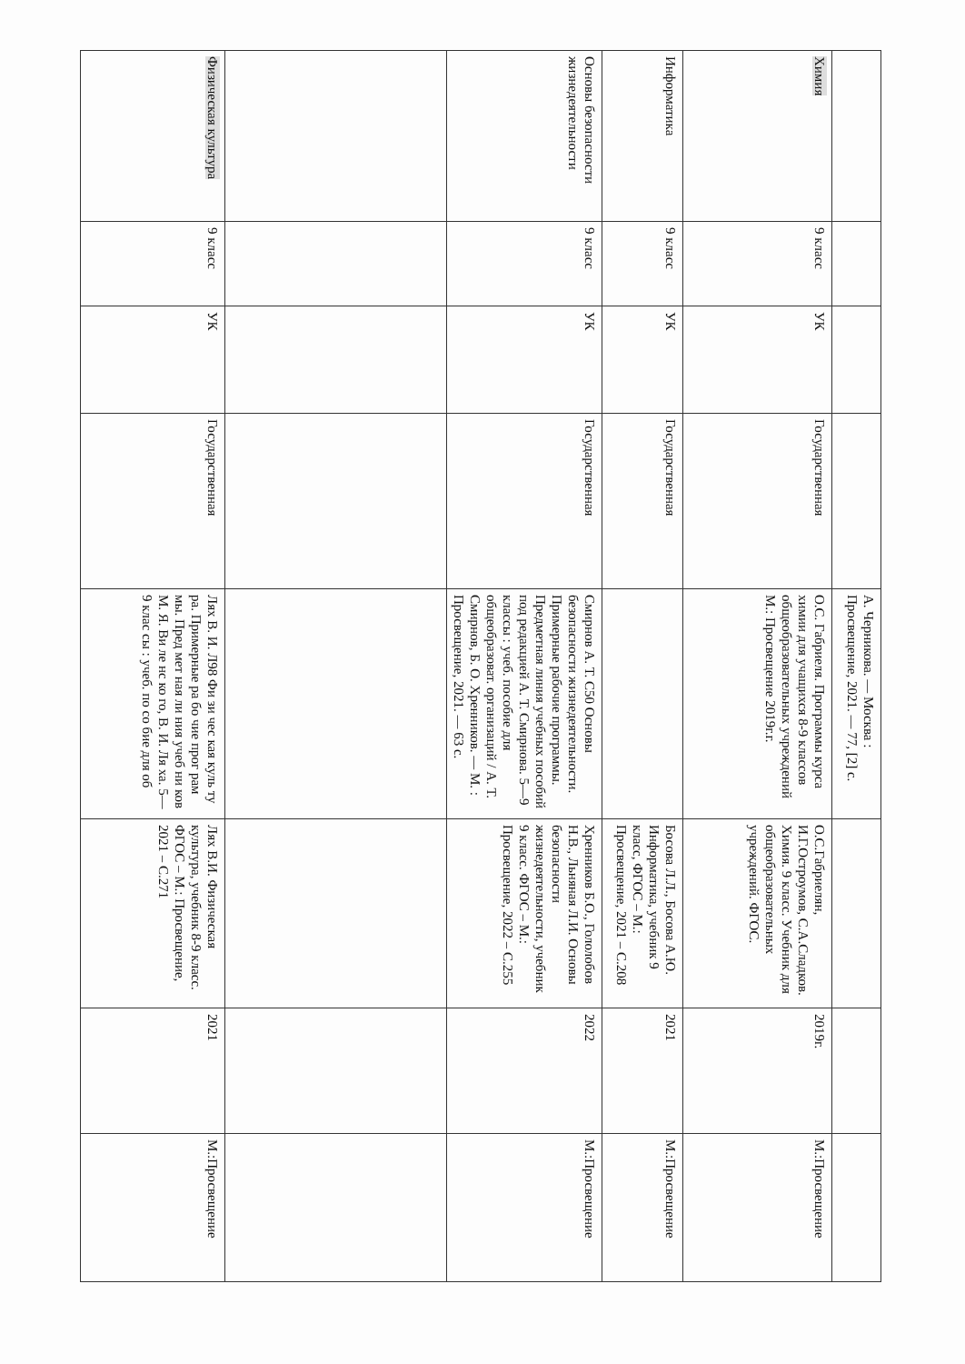| | | | | А. Черникова. — Москва : Просвещение, 2021. — 77, [2] с. | | | |
| Химия | 9 класс | УК | Государственная | О.С. Габриеля. Программы курса химии для учащихся 8-9 классов общеобразовательных учреждений М.: Просвещение 2019г.г. | О.С.Габриелян, И.Г.Остроумов, С.А.Сладков. Химия. 9 класс. Учебник для общеобразовательных учреждений. ФГОС. | 2019г. | М.:Просвещение |
| Информатика | 9 класс | УК | Государственная | | Босова Л.Л., Босова А.Ю. Информатика, учебник 9 класс, ФГОС – М.: Просвещение, 2021 – С.208 | 2021 | М.:Просвещение |
| Основы безопасности жизнедеятельности | 9 класс | УК | Государственная | Смирнов А. Т. С50 Основы безопасности жизнедеятельности. Примерные рабочие программы. Предметная линия учебных пособий под редакцией А. Т. Смирнова. 5—9 классы : учеб. пособие для общеобразоват. организаций / А. Т. Смирнов, Б. О. Хренников. — М. : Просвещение, 2021. — 63 с. | Хренников Б.О., Гололобов Н.В., Льняная Л.И. Основы безопасности жизнедеятельности, учебник 9 класс. ФГОС – М.: Просвещение, 2022 – С.255 | 2022 | М.:Просвещение |
| Физическая культура | 9 класс | УК | Государственная | Лях В. И. Л98 Фи зи чес кая куль ту ра. Примерные ра бо чие прог рам мы. Пред мет ная ли ния учеб ни ков М. Я. Ви ле нс ко го, В. И. Ля ха. 5—9 клас сы : учеб. по со бие для об | Лях В.И. Физическая культура, учебник 8-9 класс. ФГОС – М.: Просвещение, 2021 – С.271 | 2021 | М.:Просвещение |